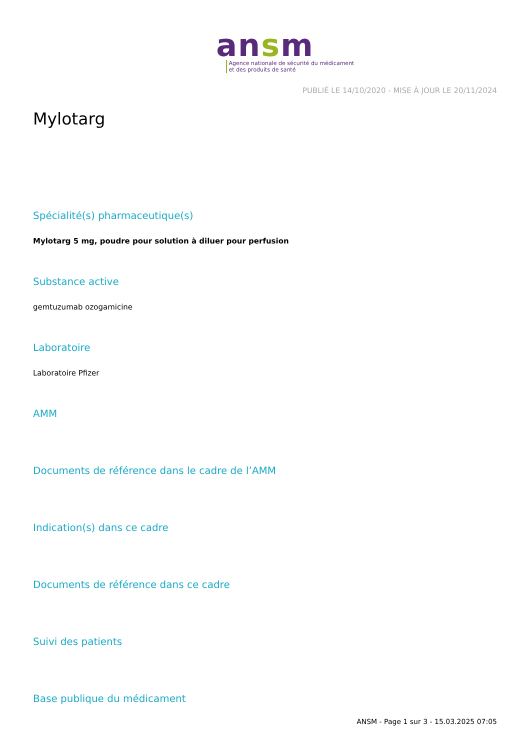ansm
Agence nationale de sécurité du médicament
et des produits de santé
PUBLIÉ LE 14/10/2020 - MISE À JOUR LE 20/11/2024
Mylotarg
Spécialité(s) pharmaceutique(s)
Mylotarg 5 mg, poudre pour solution à diluer pour perfusion
Substance active
gemtuzumab ozogamicine
Laboratoire
Laboratoire Pfizer
AMM
Documents de référence dans le cadre de l’AMM
Indication(s) dans ce cadre
Documents de référence dans ce cadre
Suivi des patients
Base publique du médicament
ANSM - Page 1 sur 3 - 15.03.2025 07:05